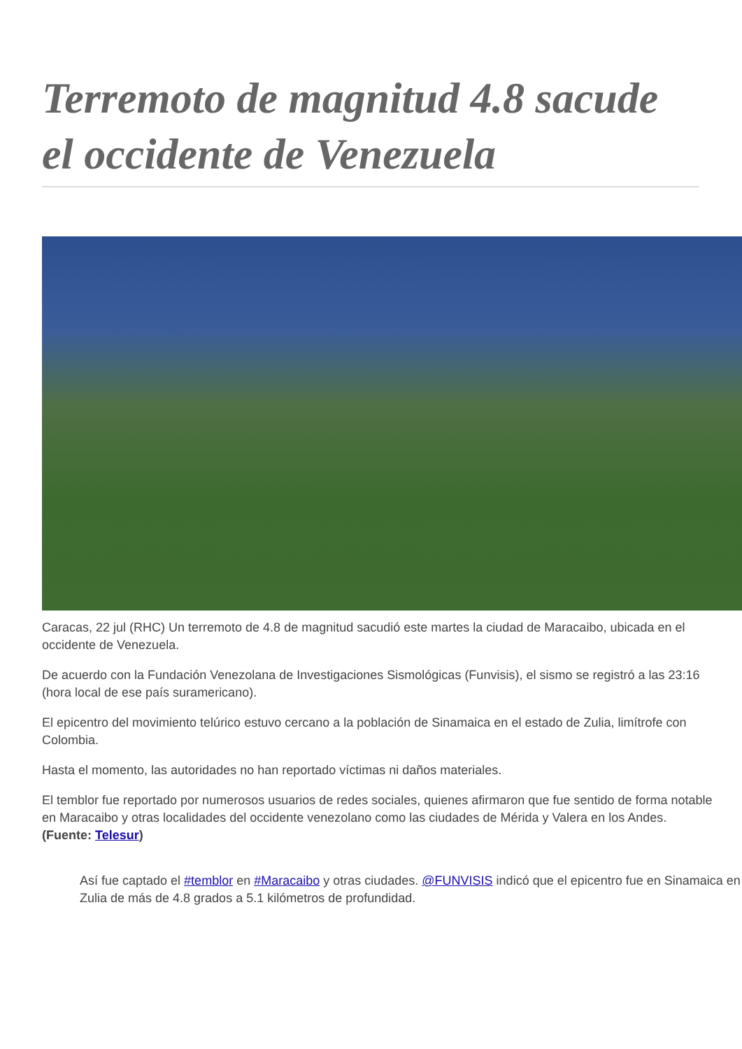Terremoto de magnitud 4.8 sacude el occidente de Venezuela
Caracas, 22 jul (RHC) Un terremoto de 4.8 de magnitud sacudió este martes la ciudad de Maracaibo, ubicada en el occidente de Venezuela.
De acuerdo con la Fundación Venezolana de Investigaciones Sismológicas (Funvisis), el sismo se registró a las 23:16 (hora local de ese país suramericano).
El epicentro del movimiento telúrico estuvo cercano a la población de Sinamaica en el estado de Zulia, limítrofe con Colombia.
Hasta el momento, las autoridades no han reportado víctimas ni daños materiales.
El temblor fue reportado por numerosos usuarios de redes sociales, quienes afirmaron que fue sentido de forma notable en Maracaibo y otras localidades del occidente venezolano como las ciudades de Mérida y Valera en los Andes. (Fuente: Telesur)
Así fue captado el #temblor en #Maracaibo y otras ciudades. @FUNVISIS indicó que el epicentro fue en Sinamaica en Zulia de más de 4.8 grados a 5.1 kilómetros de profundidad.